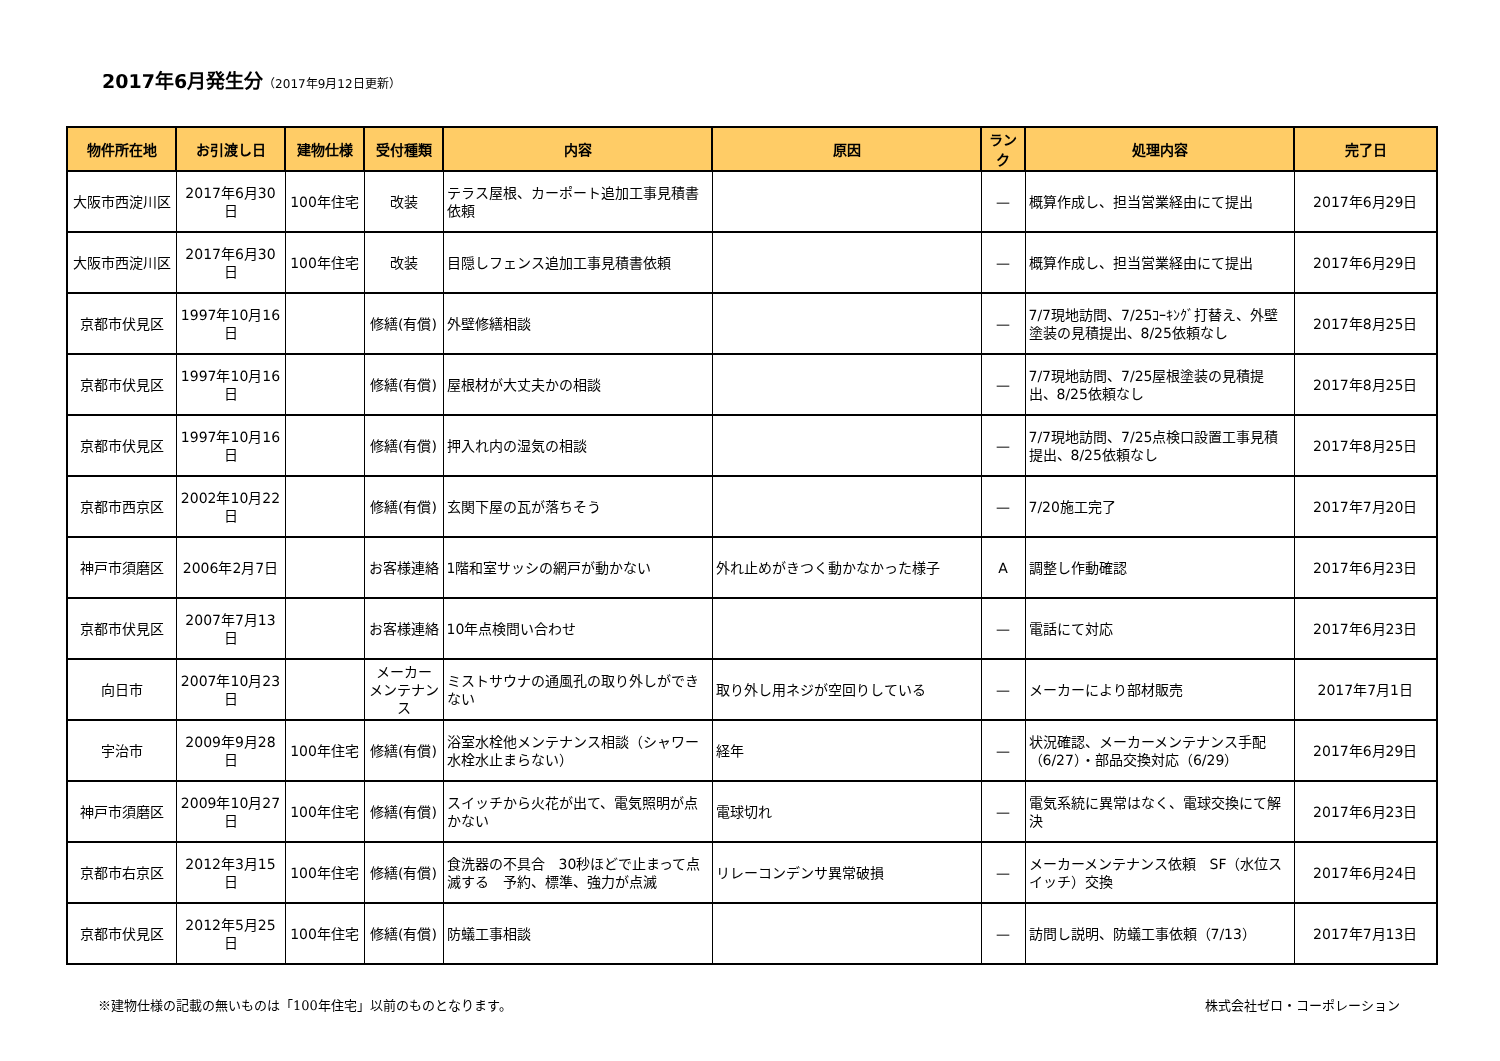2017年6月発生分（2017年9月12日更新）
| 物件所在地 | お引渡し日 | 建物仕様 | 受付種類 | 内容 | 原因 | ランク | 処理内容 | 完了日 |
| --- | --- | --- | --- | --- | --- | --- | --- | --- |
| 大阪市西淀川区 | 2017年6月30日 | 100年住宅 | 改装 | テラス屋根、カーポート追加工事見積書依頼 | | — | 概算作成し、担当営業経由にて提出 | 2017年6月29日 |
| 大阪市西淀川区 | 2017年6月30日 | 100年住宅 | 改装 | 目隠しフェンス追加工事見積書依頼 | | — | 概算作成し、担当営業経由にて提出 | 2017年6月29日 |
| 京都市伏見区 | 1997年10月16日 | | 修繕(有償) | 外壁修繕相談 | | — | 7/7現地訪問、7/25ｺｰｷﾝｸﾞ打替え、外壁塗装の見積提出、8/25依頼なし | 2017年8月25日 |
| 京都市伏見区 | 1997年10月16日 | | 修繕(有償) | 屋根材が大丈夫かの相談 | | — | 7/7現地訪問、7/25屋根塗装の見積提出、8/25依頼なし | 2017年8月25日 |
| 京都市伏見区 | 1997年10月16日 | | 修繕(有償) | 押入れ内の湿気の相談 | | — | 7/7現地訪問、7/25点検口設置工事見積提出、8/25依頼なし | 2017年8月25日 |
| 京都市西京区 | 2002年10月22日 | | 修繕(有償) | 玄関下屋の瓦が落ちそう | | — | 7/20施工完了 | 2017年7月20日 |
| 神戸市須磨区 | 2006年2月7日 | | お客様連絡 | 1階和室サッシの網戸が動かない | 外れ止めがきつく動かなかった様子 | A | 調整し作動確認 | 2017年6月23日 |
| 京都市伏見区 | 2007年7月13日 | | お客様連絡 | 10年点検問い合わせ | | — | 電話にて対応 | 2017年6月23日 |
| 向日市 | 2007年10月23日 | | メーカー メンテナンス | ミストサウナの通風孔の取り外しができない | 取り外し用ネジが空回りしている | — | メーカーにより部材販売 | 2017年7月1日 |
| 宇治市 | 2009年9月28日 | 100年住宅 | 修繕(有償) | 浴室水栓他メンテナンス相談（シャワー水栓水止まらない） | 経年 | — | 状況確認、メーカーメンテナンス手配（6/27）・部品交換対応（6/29） | 2017年6月29日 |
| 神戸市須磨区 | 2009年10月27日 | 100年住宅 | 修繕(有償) | スイッチから火花が出て、電気照明が点かない | 電球切れ | — | 電気系統に異常はなく、電球交換にて解決 | 2017年6月23日 |
| 京都市右京区 | 2012年3月15日 | 100年住宅 | 修繕(有償) | 食洗器の不具合 30秒ほどで止まって点滅する 予約、標準、強力が点滅 | リレーコンデンサ異常破損 | — | メーカーメンテナンス依頼 SF（水位スイッチ）交換 | 2017年6月24日 |
| 京都市伏見区 | 2012年5月25日 | 100年住宅 | 修繕(有償) | 防蟻工事相談 | | — | 訪問し説明、防蟻工事依頼（7/13） | 2017年7月13日 |
※建物仕様の記載の無いものは「100年住宅」以前のものとなります。 株式会社ゼロ・コーポレーション